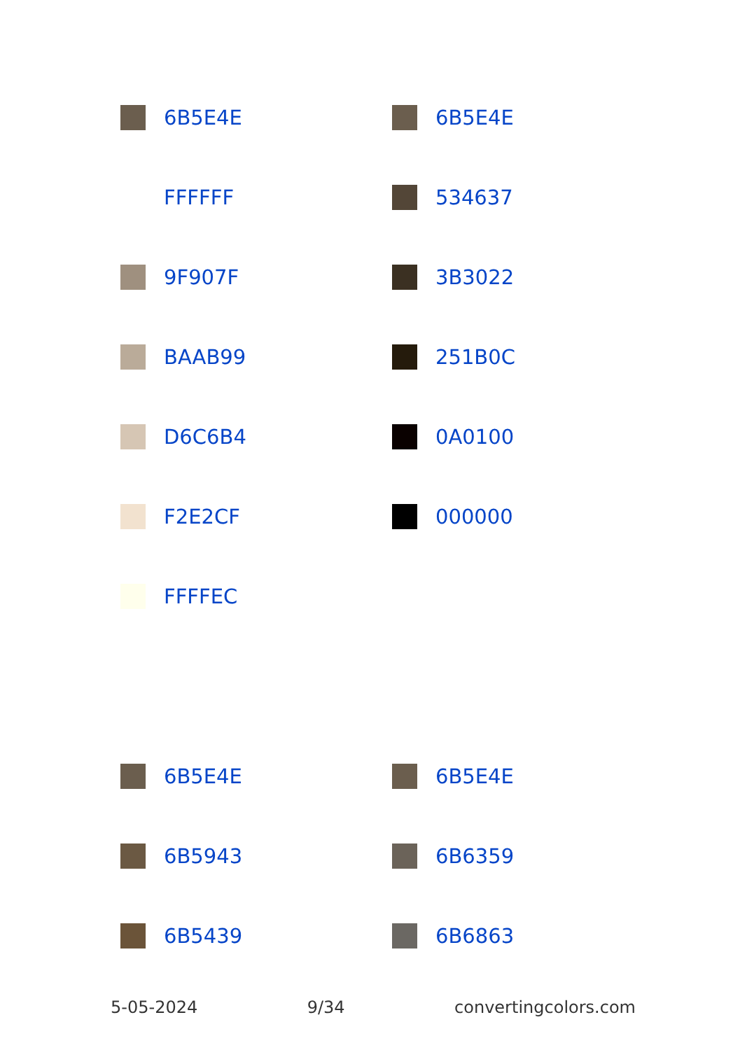6B5E4E 6B5E4E
FFFFFF 534637
9F907F 3B3022
BAAB99 251B0C
D6C6B4 0A0100
F2E2CF 000000
FFFFEC
6B5E4E 6B5E4E
6B5943 6B6359
6B5439 6B6863
5-05-2024 9/34 convertingcolors.com